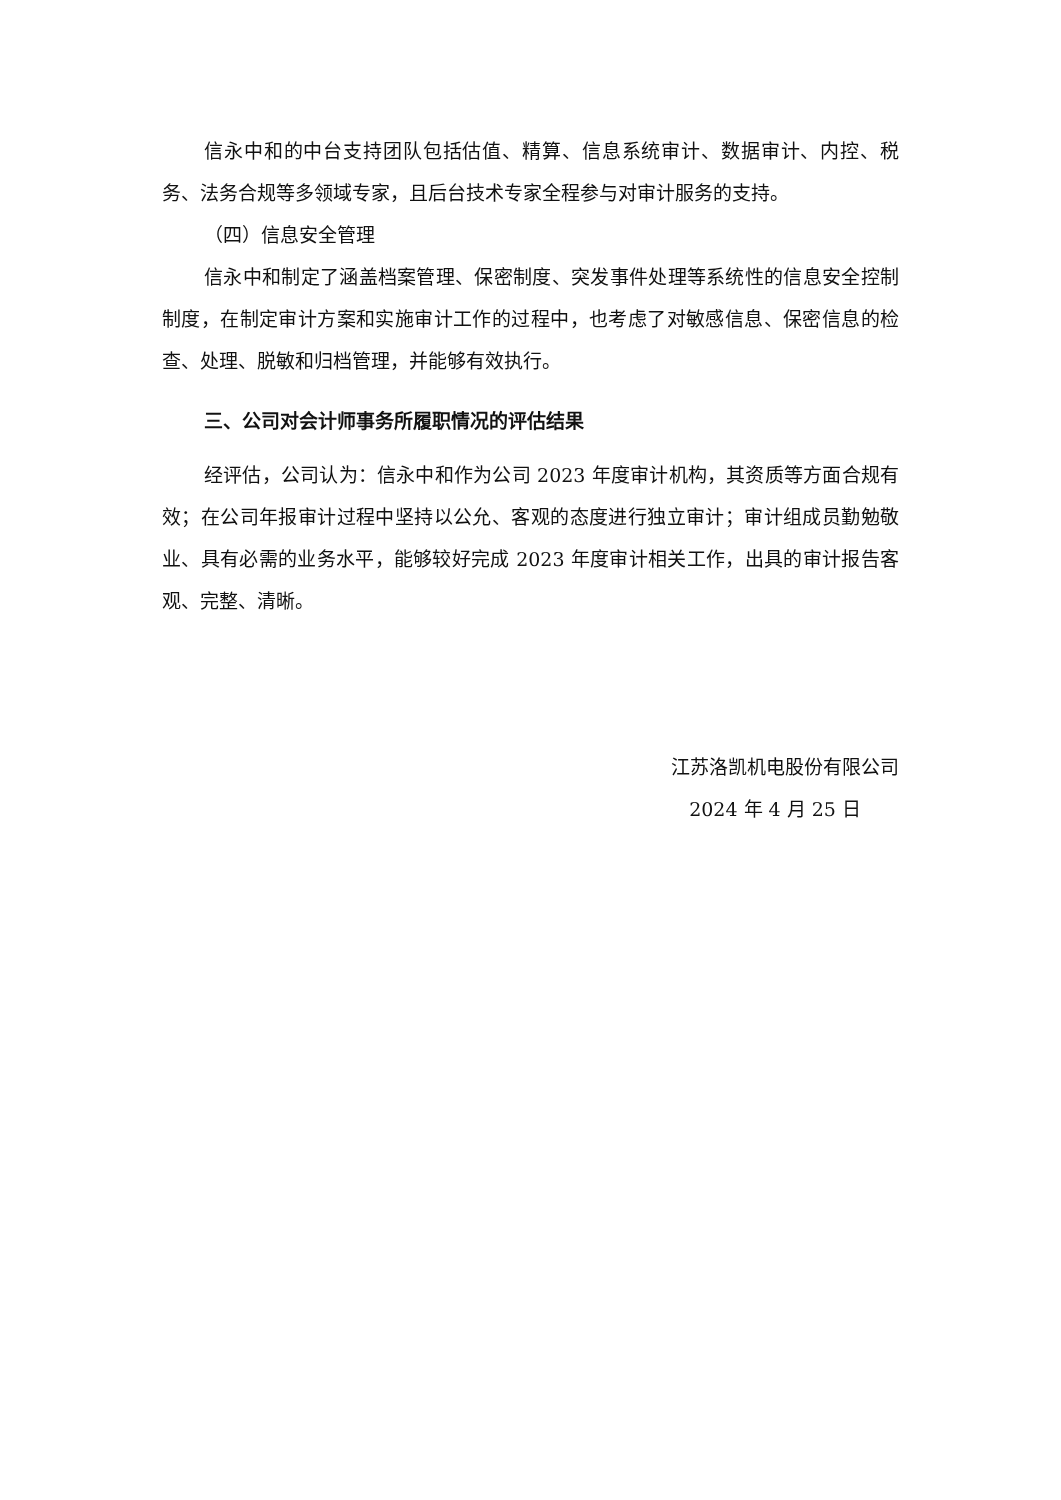信永中和的中台支持团队包括估值、精算、信息系统审计、数据审计、内控、税务、法务合规等多领域专家，且后台技术专家全程参与对审计服务的支持。
（四）信息安全管理
信永中和制定了涵盖档案管理、保密制度、突发事件处理等系统性的信息安全控制制度，在制定审计方案和实施审计工作的过程中，也考虑了对敏感信息、保密信息的检查、处理、脱敏和归档管理，并能够有效执行。
三、公司对会计师事务所履职情况的评估结果
经评估，公司认为：信永中和作为公司 2023 年度审计机构，其资质等方面合规有效；在公司年报审计过程中坚持以公允、客观的态度进行独立审计；审计组成员勤勉敬业、具有必需的业务水平，能够较好完成 2023 年度审计相关工作，出具的审计报告客观、完整、清晰。
江苏洛凯机电股份有限公司
2024 年 4 月 25 日